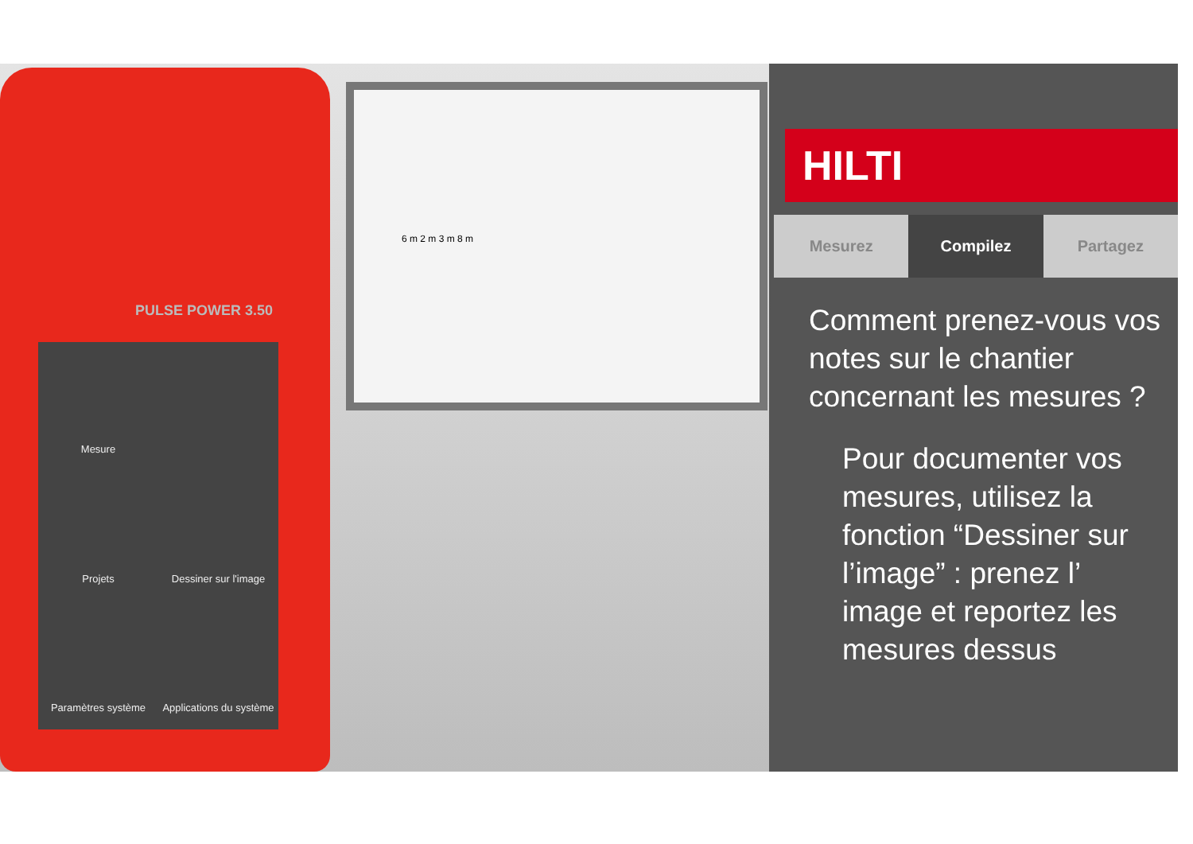PULSE POWER 3.50
Mesure
Projets
Dessiner sur l'image
Paramètres système
Applications du système
6 m 2 m 3 m 8 m
HILTI
Mesurez Compilez Partagez
Comment prenez-vous vos notes sur le chantier concernant les mesures ?
Pour documenter vos mesures, utilisez la fonction “Dessiner sur l’image” : prenez l’ image et reportez les mesures dessus